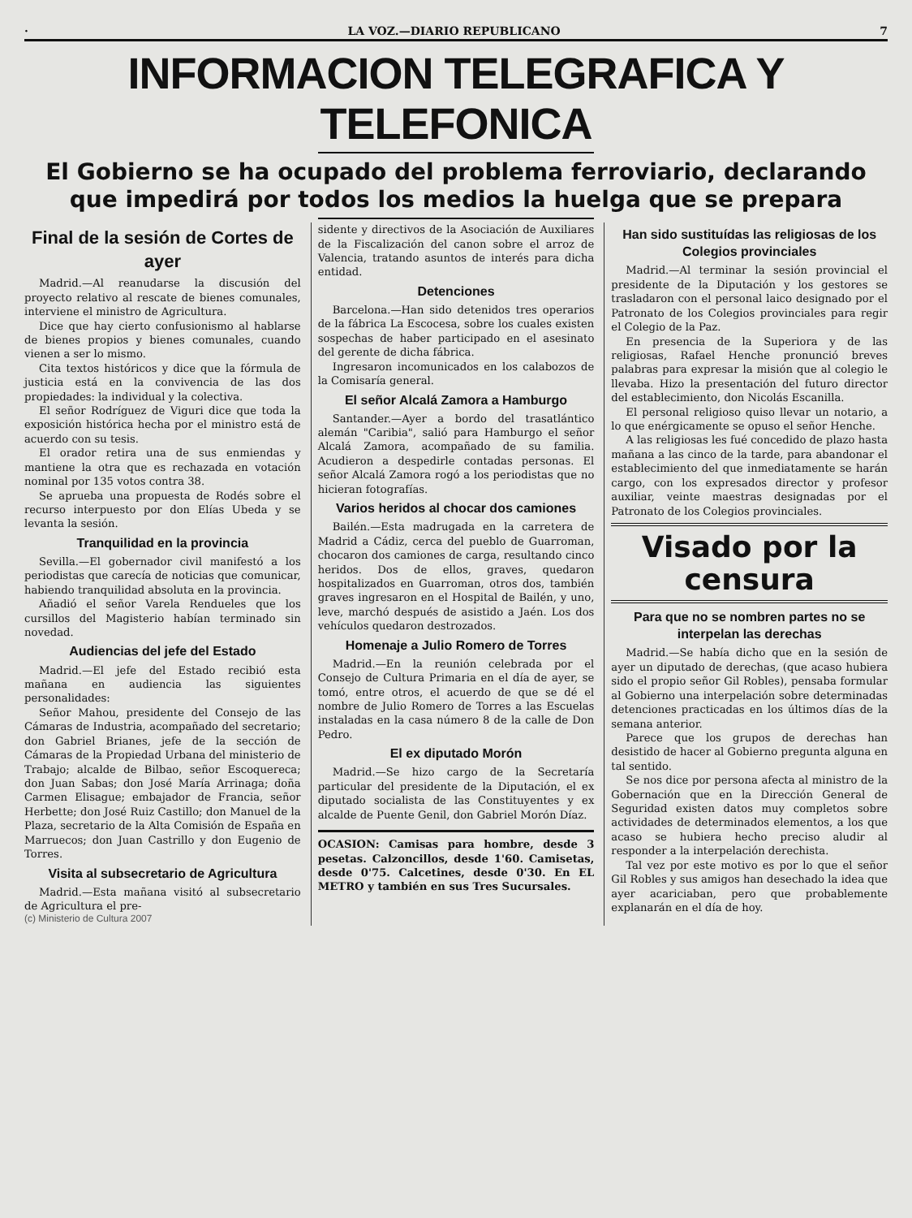· LA VOZ.—DIARIO REPUBLICANO 7
INFORMACION TELEGRAFICA Y TELEFONICA
El Gobierno se ha ocupado del problema ferroviario, declarando que impedirá por todos los medios la huelga que se prepara
Final de la sesión de Cortes de ayer
Madrid.—Al reanudarse la discusión del proyecto relativo al rescate de bienes comunales, interviene el ministro de Agricultura.
Dice que hay cierto confusionismo al hablarse de bienes propios y bienes comunales, cuando vienen a ser lo mismo.
Cita textos históricos y dice que la fórmula de justicia está en la convivencia de las dos propiedades: la individual y la colectiva.
El señor Rodríguez de Viguri dice que toda la exposición histórica hecha por el ministro está de acuerdo con su tesis.
El orador retira una de sus enmiendas y mantiene la otra que es rechazada en votación nominal por 135 votos contra 38.
Se aprueba una propuesta de Rodés sobre el recurso interpuesto por don Elías Ubeda y se levanta la sesión.
Tranquilidad en la provincia
Sevilla.—El gobernador civil manifestó a los periodistas que carecía de noticias que comunicar, habiendo tranquilidad absoluta en la provincia.
Añadió el señor Varela Rendueles que los cursillos del Magisterio habían terminado sin novedad.
Audiencias del jefe del Estado
Madrid.—El jefe del Estado recibió esta mañana en audiencia las siguientes personalidades:
Señor Mahou, presidente del Consejo de las Cámaras de Industria, acompañado del secretario; don Gabriel Brianes, jefe de la sección de Cámaras de la Propiedad Urbana del ministerio de Trabajo; alcalde de Bilbao, señor Escoquereca; don Juan Sabas; don José María Arrinaga; doña Carmen Elisague; embajador de Francia, señor Herbette; don José Ruiz Castillo; don Manuel de la Plaza, secretario de la Alta Comisión de España en Marruecos; don Juan Castrillo y don Eugenio de Torres.
Visita al subsecretario de Agricultura
Madrid.—Esta mañana visitó al subsecretario de Agricultura el pre-
(c) Ministerio de Cultura 2007
sidente y directivos de la Asociación de Auxiliares de la Fiscalización del canon sobre el arroz de Valencia, tratando asuntos de interés para dicha entidad.
Detenciones
Barcelona.—Han sido detenidos tres operarios de la fábrica La Escocesa, sobre los cuales existen sospechas de haber participado en el asesinato del gerente de dicha fábrica.
Ingresaron incomunicados en los calabozos de la Comisaría general.
El señor Alcalá Zamora a Hamburgo
Santander.—Ayer a bordo del trasatlántico alemán "Caribia", salió para Hamburgo el señor Alcalá Zamora, acompañado de su familia. Acudieron a despedirle contadas personas. El señor Alcalá Zamora rogó a los periodistas que no hicieran fotografías.
Varios heridos al chocar dos camiones
Bailén.—Esta madrugada en la carretera de Madrid a Cádiz, cerca del pueblo de Guarroman, chocaron dos camiones de carga, resultando cinco heridos. Dos de ellos, graves, quedaron hospitalizados en Guarroman, otros dos, también graves ingresaron en el Hospital de Bailén, y uno, leve, marchó después de asistido a Jaén. Los dos vehículos quedaron destrozados.
Homenaje a Julio Romero de Torres
Madrid.—En la reunión celebrada por el Consejo de Cultura Primaria en el día de ayer, se tomó, entre otros, el acuerdo de que se dé el nombre de Julio Romero de Torres a las Escuelas instaladas en la casa número 8 de la calle de Don Pedro.
El ex diputado Morón
Madrid.—Se hizo cargo de la Secretaría particular del presidente de la Diputación, el ex diputado socialista de las Constituyentes y ex alcalde de Puente Genil, don Gabriel Morón Díaz.
OCASION: Camisas para hombre, desde 3 pesetas. Calzoncillos, desde 1'60. Camisetas, desde 0'75. Calcetines, desde 0'30. En EL METRO y también en sus Tres Sucursales.
Han sido sustituídas las religiosas de los Colegios provinciales
Madrid.—Al terminar la sesión provincial el presidente de la Diputación y los gestores se trasladaron con el personal laico designado por el Patronato de los Colegios provinciales para regir el Colegio de la Paz.
En presencia de la Superiora y de las religiosas, Rafael Henche pronunció breves palabras para expresar la misión que al colegio le llevaba. Hizo la presentación del futuro director del establecimiento, don Nicolás Escanilla.
El personal religioso quiso llevar un notario, a lo que enérgicamente se opuso el señor Henche.
A las religiosas les fué concedido de plazo hasta mañana a las cinco de la tarde, para abandonar el establecimiento del que inmediatamente se harán cargo, con los expresados director y profesor auxiliar, veinte maestras designadas por el Patronato de los Colegios provinciales.
Visado por la censura
Para que no se nombren partes no se interpelan las derechas
Madrid.—Se había dicho que en la sesión de ayer un diputado de derechas, (que acaso hubiera sido el propio señor Gil Robles), pensaba formular al Gobierno una interpelación sobre determinadas detenciones practicadas en los últimos días de la semana anterior.
Parece que los grupos de derechas han desistido de hacer al Gobierno pregunta alguna en tal sentido.
Se nos dice por persona afecta al ministro de la Gobernación que en la Dirección General de Seguridad existen datos muy completos sobre actividades de determinados elementos, a los que acaso se hubiera hecho preciso aludir al responder a la interpelación derechista.
Tal vez por este motivo es por lo que el señor Gil Robles y sus amigos han desechado la idea que ayer acariciaban, pero que probablemente explanarán en el día de hoy.